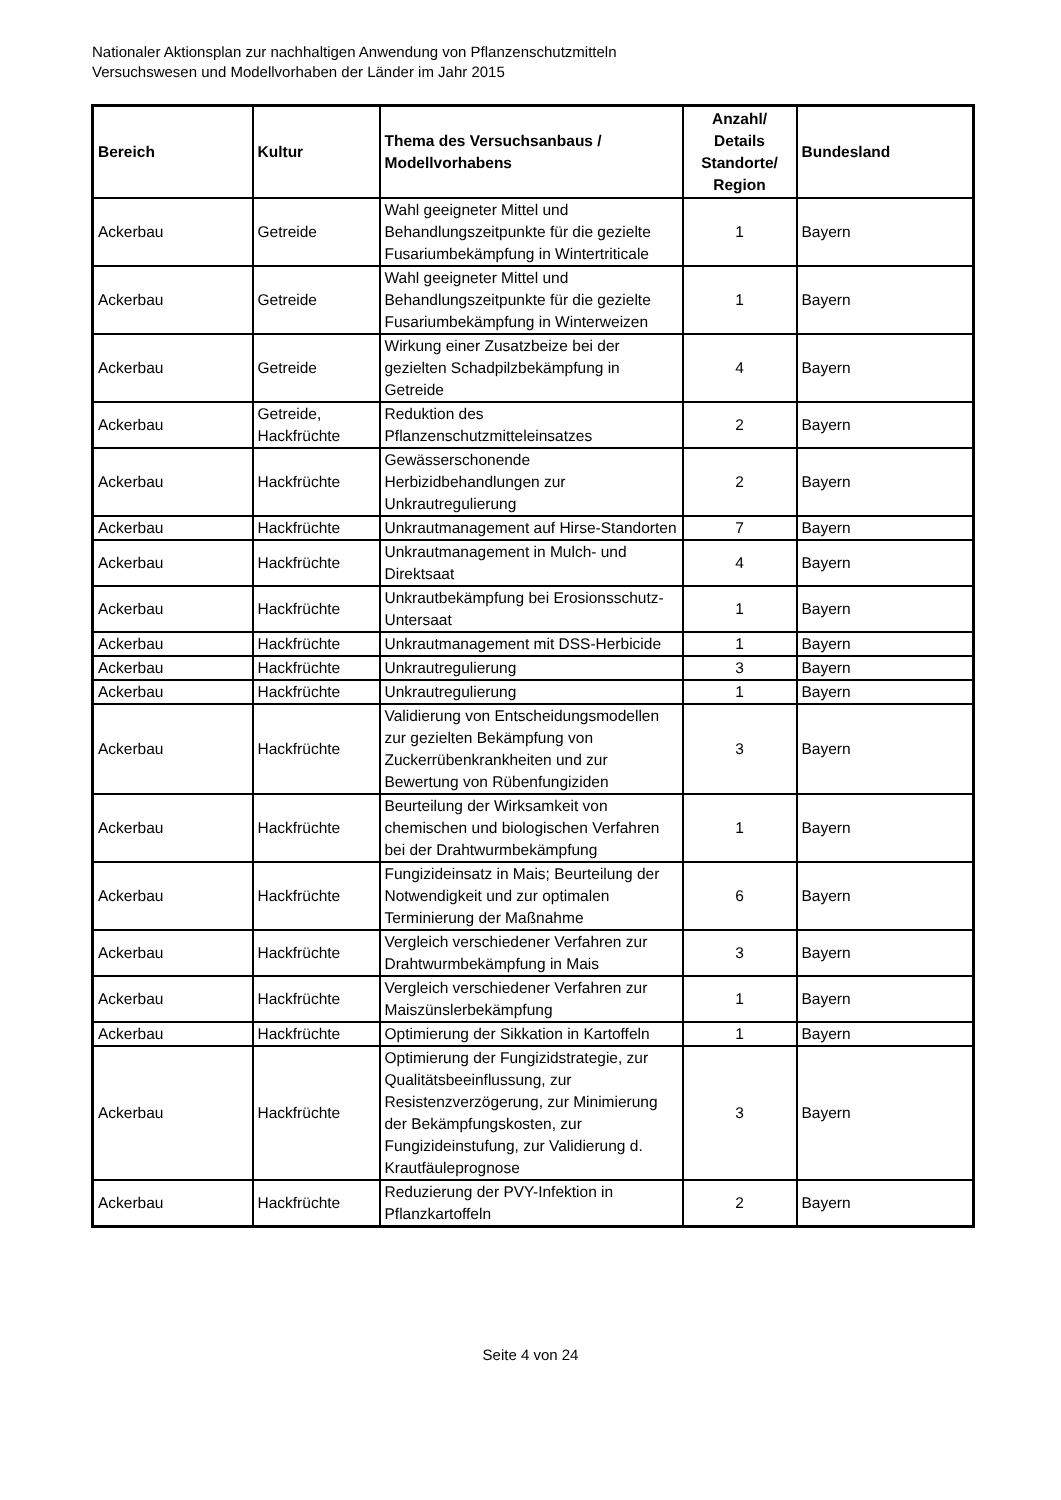Nationaler Aktionsplan zur nachhaltigen Anwendung von Pflanzenschutzmitteln
Versuchswesen und Modellvorhaben der Länder im Jahr 2015
| Bereich | Kultur | Thema des Versuchsanbaus / Modellvorhabens | Anzahl/ Details Standorte/ Region | Bundesland |
| --- | --- | --- | --- | --- |
| Ackerbau | Getreide | Wahl geeigneter Mittel und Behandlungszeitpunkte für die gezielte Fusariumbekämpfung in Wintertriticale | 1 | Bayern |
| Ackerbau | Getreide | Wahl geeigneter Mittel und Behandlungszeitpunkte für die gezielte Fusariumbekämpfung in Winterweizen | 1 | Bayern |
| Ackerbau | Getreide | Wirkung einer Zusatzbeize bei der gezielten Schadpilzbekämpfung in Getreide | 4 | Bayern |
| Ackerbau | Getreide, Hackfrüchte | Reduktion des Pflanzenschutzmitteleinsatzes | 2 | Bayern |
| Ackerbau | Hackfrüchte | Gewässerschonende Herbizidbehandlungen zur Unkrautregulierung | 2 | Bayern |
| Ackerbau | Hackfrüchte | Unkrautmanagement auf Hirse-Standorten | 7 | Bayern |
| Ackerbau | Hackfrüchte | Unkrautmanagement in Mulch- und Direktsaat | 4 | Bayern |
| Ackerbau | Hackfrüchte | Unkrautbekämpfung bei Erosionsschutz-Untersaat | 1 | Bayern |
| Ackerbau | Hackfrüchte | Unkrautmanagement mit DSS-Herbicide | 1 | Bayern |
| Ackerbau | Hackfrüchte | Unkrautregulierung | 3 | Bayern |
| Ackerbau | Hackfrüchte | Unkrautregulierung | 1 | Bayern |
| Ackerbau | Hackfrüchte | Validierung von Entscheidungsmodellen zur gezielten Bekämpfung von Zuckerrübenkrankheiten und zur Bewertung von Rübenfungiziden | 3 | Bayern |
| Ackerbau | Hackfrüchte | Beurteilung der Wirksamkeit von chemischen und biologischen Verfahren bei der Drahtwurmbekämpfung | 1 | Bayern |
| Ackerbau | Hackfrüchte | Fungizideinsatz in Mais; Beurteilung der Notwendigkeit und zur optimalen Terminierung der Maßnahme | 6 | Bayern |
| Ackerbau | Hackfrüchte | Vergleich verschiedener Verfahren zur Drahtwurmbekämpfung in Mais | 3 | Bayern |
| Ackerbau | Hackfrüchte | Vergleich verschiedener Verfahren zur Maiszünslerbekämpfung | 1 | Bayern |
| Ackerbau | Hackfrüchte | Optimierung der Sikkation in Kartoffeln | 1 | Bayern |
| Ackerbau | Hackfrüchte | Optimierung der Fungizidstrategie, zur Qualitätsbeeinflussung, zur Resistenzverzögerung, zur Minimierung der Bekämpfungskosten, zur Fungizideinstufung, zur Validierung d. Krautfäuleprognose | 3 | Bayern |
| Ackerbau | Hackfrüchte | Reduzierung der PVY-Infektion in Pflanzkartoffeln | 2 | Bayern |
Seite 4 von 24